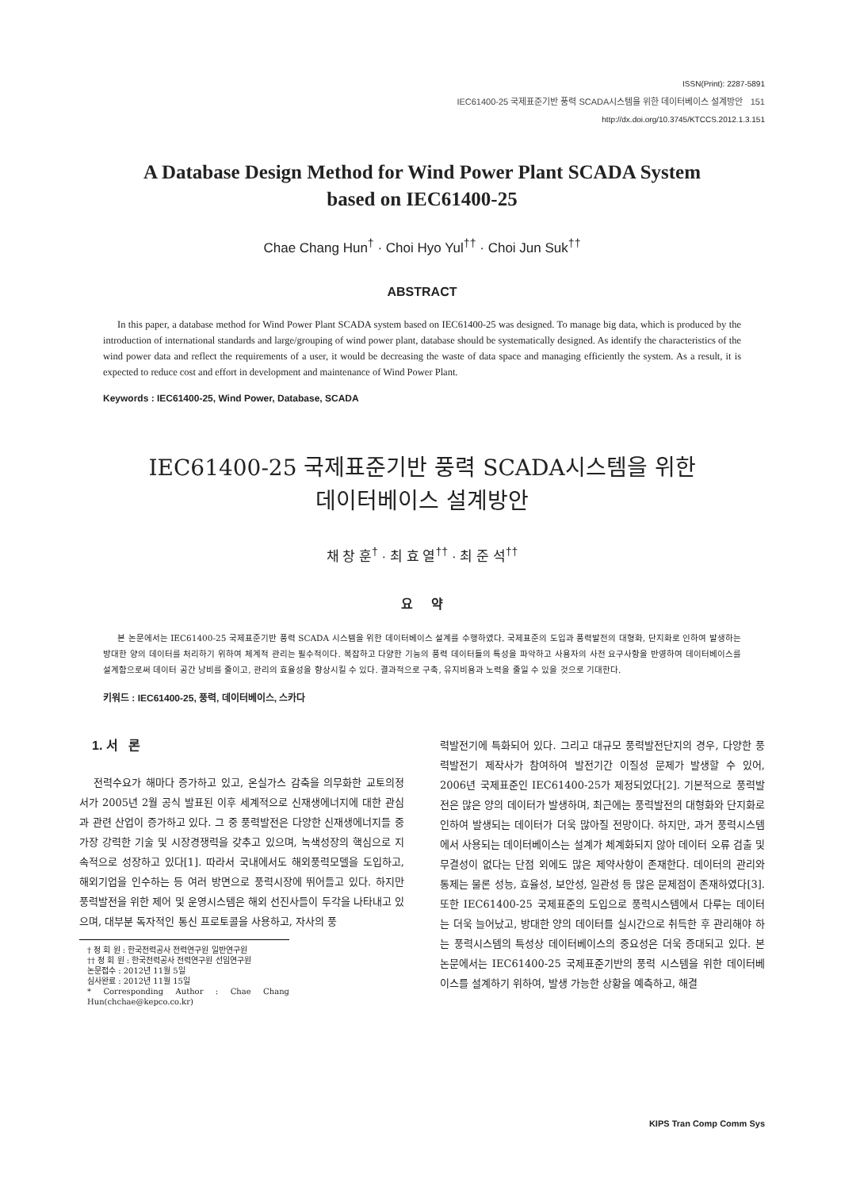ISSN(Print): 2287-5891
IEC61400-25 국제표준기반 풍력 SCADA시스템을 위한 데이터베이스 설계방안 151
http://dx.doi.org/10.3745/KTCCS.2012.1.3.151
A Database Design Method for Wind Power Plant SCADA System
based on IEC61400-25
Chae Chang Hun<sup>†</sup> · Choi Hyo Yul<sup>††</sup> · Choi Jun Suk<sup>††</sup>
ABSTRACT
In this paper, a database method for Wind Power Plant SCADA system based on IEC61400-25 was designed. To manage big data, which is produced by the introduction of international standards and large/grouping of wind power plant, database should be systematically designed. As identify the characteristics of the wind power data and reflect the requirements of a user, it would be decreasing the waste of data space and managing efficiently the system. As a result, it is expected to reduce cost and effort in development and maintenance of Wind Power Plant.
Keywords : IEC61400-25, Wind Power, Database, SCADA
IEC61400-25 국제표준기반 풍력 SCADA시스템을 위한
데이터베이스 설계방안
채 창 훈<sup>†</sup> · 최 효 열<sup>††</sup> · 최 준 석<sup>††</sup>
요 약
본 논문에서는 IEC61400-25 국제표준기반 풍력 SCADA 시스템을 위한 데이터베이스 설계를 수행하였다. 국제표준의 도입과 풍력발전의 대형화, 단지화로 인하여 발생하는 방대한 양의 데이터를 처리하기 위하여 체계적 관리는 필수적이다. 복잡하고 다양한 기능의 풍력 데이터들의 특성을 파악하고 사용자의 사전 요구사항을 반영하여 데이터베이스를 설계함으로써 데이터 공간 낭비를 줄이고, 관리의 효율성을 향상시킬 수 있다. 결과적으로 구축, 유지비용과 노력을 줄일 수 있을 것으로 기대한다.
키워드 : IEC61400-25, 풍력, 데이터베이스, 스카다
1. 서 론
전력수요가 해마다 증가하고 있고, 온실가스 감축을 의무화한 교토의정서가 2005년 2월 공식 발표된 이후 세계적으로 신재생에너지에 대한 관심과 관련 산업이 증가하고 있다. 그 중 풍력발전은 다양한 신재생에너지들 중 가장 강력한 기술 및 시장경쟁력을 갖추고 있으며, 녹색성장의 핵심으로 지속적으로 성장하고 있다[1]. 따라서 국내에서도 해외풍력모델을 도입하고, 해외기업을 인수하는 등 여러 방면으로 풍력시장에 뛰어들고 있다. 하지만 풍력발전을 위한 제어 및 운영시스템은 해외 선진사들이 두각을 나타내고 있으며, 대부분 독자적인 통신 프로토콜을 사용하고, 자사의 풍
† 정 회 원 : 한국전력공사 전력연구원 일반연구원
†† 정 회 원 : 한국전력공사 전력연구원 선임연구원
논문접수 : 2012년 11월 5일
심사완료 : 2012년 11월 15일
* Corresponding Author : Chae Chang Hun(chchae@kepco.co.kr)
력발전기에 특화되어 있다. 그리고 대규모 풍력발전단지의 경우, 다양한 풍력발전기 제작사가 참여하여 발전기간 이질성 문제가 발생할 수 있어, 2006년 국제표준인 IEC61400-25가 제정되었다[2]. 기본적으로 풍력발전은 많은 양의 데이터가 발생하며, 최근에는 풍력발전의 대형화와 단지화로 인하여 발생되는 데이터가 더욱 많아질 전망이다. 하지만, 과거 풍력시스템에서 사용되는 데이터베이스는 설계가 체계화되지 않아 데이터 오류 검출 및 무결성이 없다는 단점 외에도 많은 제약사항이 존재한다. 데이터의 관리와 통제는 물론 성능, 효율성, 보안성, 일관성 등 많은 문제점이 존재하였다[3]. 또한 IEC61400-25 국제표준의 도입으로 풍력시스템에서 다루는 데이터는 더욱 늘어났고, 방대한 양의 데이터를 실시간으로 취득한 후 관리해야 하는 풍력시스템의 특성상 데이터베이스의 중요성은 더욱 증대되고 있다. 본 논문에서는 IEC61400-25 국제표준기반의 풍력 시스템을 위한 데이터베이스를 설계하기 위하여, 발생 가능한 상황을 예측하고, 해결
KIPS Tran Comp Comm Sys